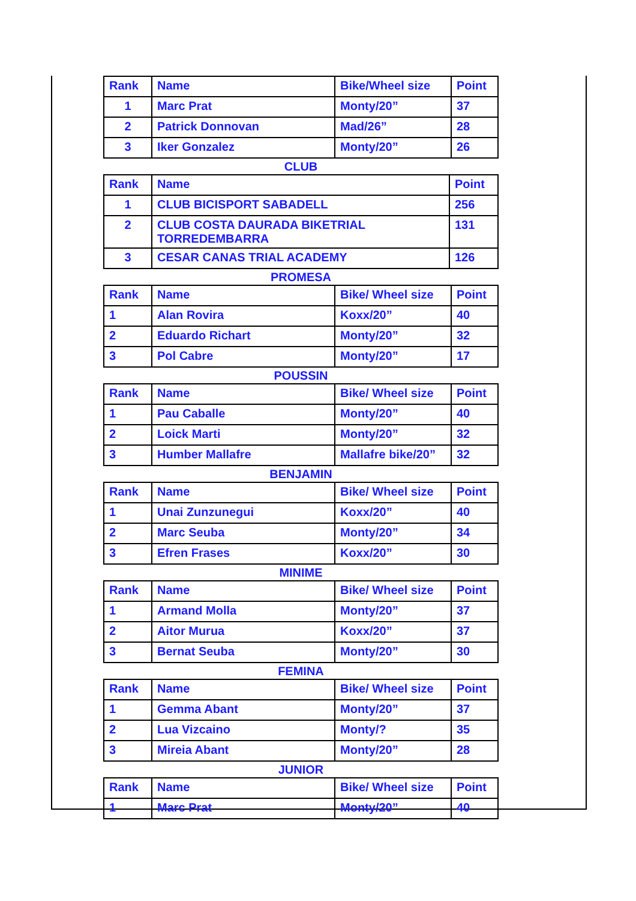| Rank | Name | Bike/Wheel size | Point |
| 1 | Marc Prat | Monty/20” | 37 |
| 2 | Patrick Donnovan | Mad/26” | 28 |
| 3 | Iker Gonzalez | Monty/20” | 26 |
CLUB
| Rank | Name | Point |
| 1 | CLUB BICISPORT SABADELL | 256 |
| 2 | CLUB COSTA DAURADA BIKETRIAL TORREDEMBARRA | 131 |
| 3 | CESAR CANAS TRIAL ACADEMY | 126 |
PROMESA
| Rank | Name | Bike/ Wheel size | Point |
| 1 | Alan Rovira | Koxx/20” | 40 |
| 2 | Eduardo Richart | Monty/20” | 32 |
| 3 | Pol Cabre | Monty/20” | 17 |
POUSSIN
| Rank | Name | Bike/ Wheel size | Point |
| 1 | Pau Caballe | Monty/20” | 40 |
| 2 | Loick Marti | Monty/20” | 32 |
| 3 | Humber Mallafre | Mallafre bike/20” | 32 |
BENJAMIN
| Rank | Name | Bike/ Wheel size | Point |
| 1 | Unai Zunzunegui | Koxx/20” | 40 |
| 2 | Marc Seuba | Monty/20” | 34 |
| 3 | Efren Frases | Koxx/20” | 30 |
MINIME
| Rank | Name | Bike/ Wheel size | Point |
| 1 | Armand Molla | Monty/20” | 37 |
| 2 | Aitor Murua | Koxx/20” | 37 |
| 3 | Bernat Seuba | Monty/20” | 30 |
FEMINA
| Rank | Name | Bike/ Wheel size | Point |
| 1 | Gemma Abant | Monty/20” | 37 |
| 2 | Lua Vizcaino | Monty/? | 35 |
| 3 | Mireia Abant | Monty/20” | 28 |
JUNIOR
| Rank | Name | Bike/ Wheel size | Point |
| 1 | Marc Prat | Monty/20” | 40 |